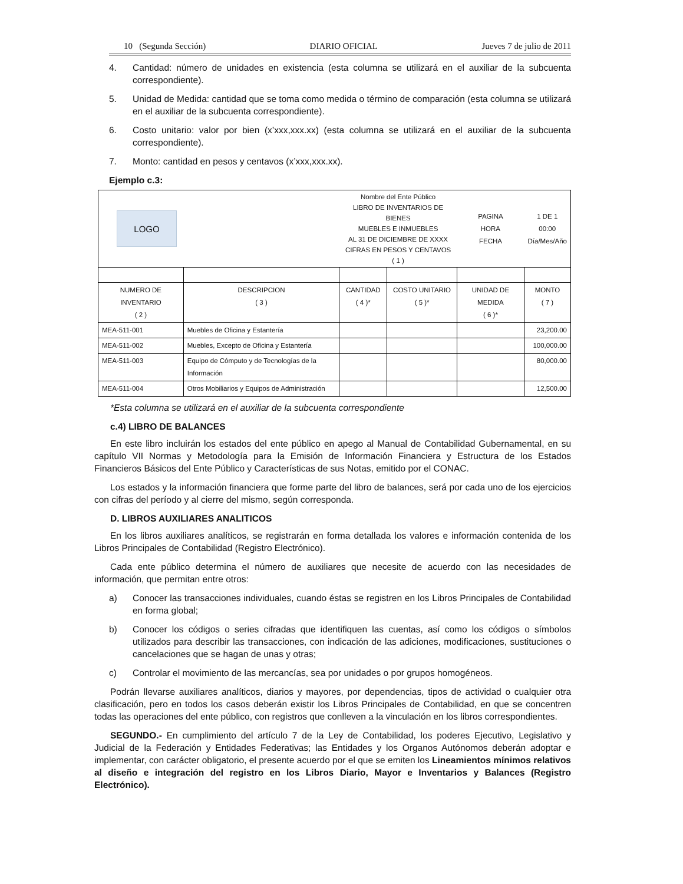10 (Segunda Sección) DIARIO OFICIAL Jueves 7 de julio de 2011
4. Cantidad: número de unidades en existencia (esta columna se utilizará en el auxiliar de la subcuenta correspondiente).
5. Unidad de Medida: cantidad que se toma como medida o término de comparación (esta columna se utilizará en el auxiliar de la subcuenta correspondiente).
6. Costo unitario: valor por bien (x’xxx,xxx.xx) (esta columna se utilizará en el auxiliar de la subcuenta correspondiente).
7. Monto: cantidad en pesos y centavos (x’xxx,xxx.xx).
Ejemplo c.3:
| LOGO | | Nombre del Ente Público LIBRO DE INVENTARIOS DE BIENES MUEBLES E INMUEBLES AL 31 DE DICIEMBRE DE XXXX CIFRAS EN PESOS Y CENTAVOS ( 1 ) | | PAGINA HORA FECHA | | 1 DE 1 00:00 Día/Mes/Año |
| NUMERO DE INVENTARIO ( 2 ) | DESCRIPCION ( 3 ) | CANTIDAD ( 4 )* | COSTO UNITARIO ( 5 )* | UNIDAD DE MEDIDA ( 6 )* | MONTO ( 7 ) | |
| MEA-511-001 | Muebles de Oficina y Estantería | | | | 23,200.00 | |
| MEA-511-002 | Muebles, Excepto de Oficina y Estantería | | | | 100,000.00 | |
| MEA-511-003 | Equipo de Cómputo y de Tecnologías de la Información | | | | 80,000.00 | |
| MEA-511-004 | Otros Mobiliarios y Equipos de Administración | | | | 12,500.00 | |
*Esta columna se utilizará en el auxiliar de la subcuenta correspondiente
c.4) LIBRO DE BALANCES
En este libro incluirán los estados del ente público en apego al Manual de Contabilidad Gubernamental, en su capítulo VII Normas y Metodología para la Emisión de Información Financiera y Estructura de los Estados Financieros Básicos del Ente Público y Características de sus Notas, emitido por el CONAC.
Los estados y la información financiera que forme parte del libro de balances, será por cada uno de los ejercicios con cifras del período y al cierre del mismo, según corresponda.
D. LIBROS AUXILIARES ANALITICOS
En los libros auxiliares analíticos, se registrarán en forma detallada los valores e información contenida de los Libros Principales de Contabilidad (Registro Electrónico).
Cada ente público determina el número de auxiliares que necesite de acuerdo con las necesidades de información, que permitan entre otros:
a) Conocer las transacciones individuales, cuando éstas se registren en los Libros Principales de Contabilidad en forma global;
b) Conocer los códigos o series cifradas que identifiquen las cuentas, así como los códigos o símbolos utilizados para describir las transacciones, con indicación de las adiciones, modificaciones, sustituciones o cancelaciones que se hagan de unas y otras;
c) Controlar el movimiento de las mercancías, sea por unidades o por grupos homogéneos.
Podrán llevarse auxiliares analíticos, diarios y mayores, por dependencias, tipos de actividad o cualquier otra clasificación, pero en todos los casos deberán existir los Libros Principales de Contabilidad, en que se concentren todas las operaciones del ente público, con registros que conlleven a la vinculación en los libros correspondientes.
SEGUNDO.- En cumplimiento del artículo 7 de la Ley de Contabilidad, los poderes Ejecutivo, Legislativo y Judicial de la Federación y Entidades Federativas; las Entidades y los Organos Autónomos deberán adoptar e implementar, con carácter obligatorio, el presente acuerdo por el que se emiten los Lineamientos mínimos relativos al diseño e integración del registro en los Libros Diario, Mayor e Inventarios y Balances (Registro Electrónico).